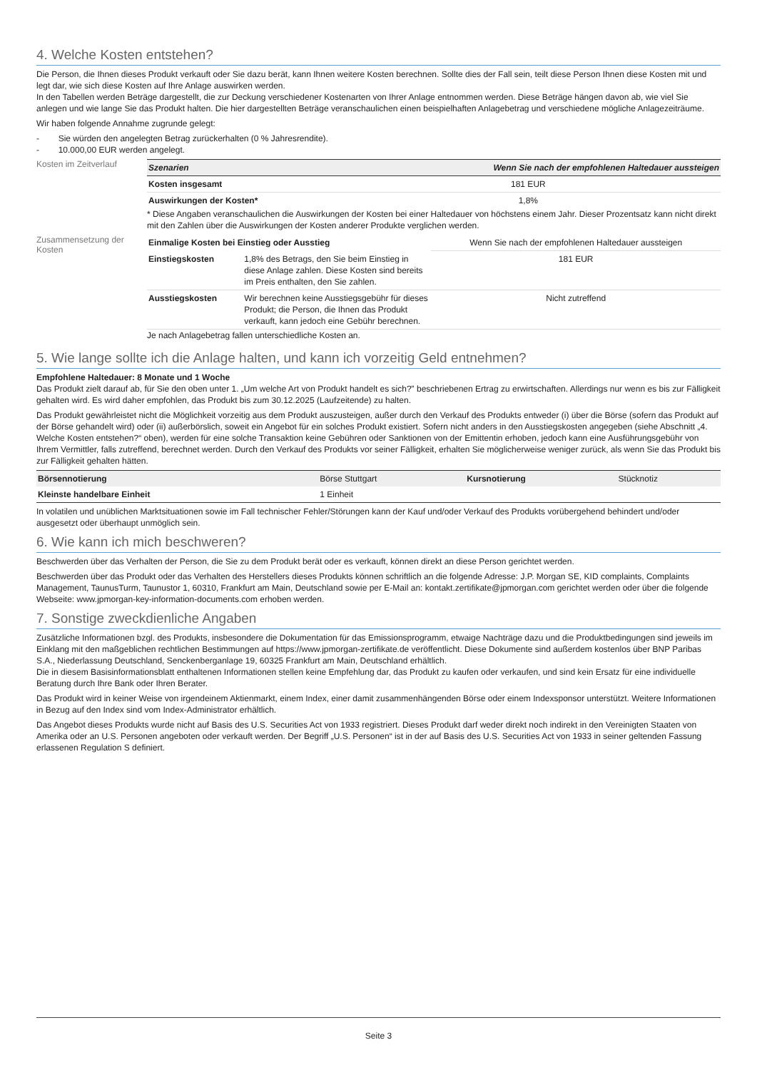4. Welche Kosten entstehen?
Die Person, die Ihnen dieses Produkt verkauft oder Sie dazu berät, kann Ihnen weitere Kosten berechnen. Sollte dies der Fall sein, teilt diese Person Ihnen diese Kosten mit und legt dar, wie sich diese Kosten auf Ihre Anlage auswirken werden.
In den Tabellen werden Beträge dargestellt, die zur Deckung verschiedener Kostenarten von Ihrer Anlage entnommen werden. Diese Beträge hängen davon ab, wie viel Sie anlegen und wie lange Sie das Produkt halten. Die hier dargestellten Beträge veranschaulichen einen beispielhaften Anlagebetrag und verschiedene mögliche Anlagezeiträume.
Wir haben folgende Annahme zugrunde gelegt:
- Sie würden den angelegten Betrag zurückerhalten (0 % Jahresrendite).
- 10.000,00 EUR werden angelegt.
Kosten im Zeitverlauf
| Szenarien | Wenn Sie nach der empfohlenen Haltedauer aussteigen |
| --- | --- |
| Kosten insgesamt | 181 EUR |
| Auswirkungen der Kosten* | 1,8% |
* Diese Angaben veranschaulichen die Auswirkungen der Kosten bei einer Haltedauer von höchstens einem Jahr. Dieser Prozentsatz kann nicht direkt mit den Zahlen über die Auswirkungen der Kosten anderer Produkte verglichen werden.
Zusammensetzung der Kosten
| Einmalige Kosten bei Einstieg oder Ausstieg | | Wenn Sie nach der empfohlenen Haltedauer aussteigen |
| Einstiegskosten | 1,8% des Betrags, den Sie beim Einstieg in diese Anlage zahlen. Diese Kosten sind bereits im Preis enthalten, den Sie zahlen. | 181 EUR |
| Ausstiegskosten | Wir berechnen keine Ausstiegsgebühr für dieses Produkt; die Person, die Ihnen das Produkt verkauft, kann jedoch eine Gebühr berechnen. | Nicht zutreffend |
Je nach Anlagebetrag fallen unterschiedliche Kosten an.
5. Wie lange sollte ich die Anlage halten, und kann ich vorzeitig Geld entnehmen?
Empfohlene Haltedauer: 8 Monate und 1 Woche
Das Produkt zielt darauf ab, für Sie den oben unter 1. „Um welche Art von Produkt handelt es sich?” beschriebenen Ertrag zu erwirtschaften. Allerdings nur wenn es bis zur Fälligkeit gehalten wird. Es wird daher empfohlen, das Produkt bis zum 30.12.2025 (Laufzeitende) zu halten.
Das Produkt gewährleistet nicht die Möglichkeit vorzeitig aus dem Produkt auszusteigen, außer durch den Verkauf des Produkts entweder (i) über die Börse (sofern das Produkt auf der Börse gehandelt wird) oder (ii) außerbörslich, soweit ein Angebot für ein solches Produkt existiert. Sofern nicht anders in den Ausstiegskosten angegeben (siehe Abschnitt „4. Welche Kosten entstehen?“ oben), werden für eine solche Transaktion keine Gebühren oder Sanktionen von der Emittentin erhoben, jedoch kann eine Ausführungsgebühr von Ihrem Vermittler, falls zutreffend, berechnet werden. Durch den Verkauf des Produkts vor seiner Fälligkeit, erhalten Sie möglicherweise weniger zurück, als wenn Sie das Produkt bis zur Fälligkeit gehalten hätten.
| Börsennotierung | Börse Stuttgart | Kursnotierung | Stücknotiz |
| Kleinste handelbare Einheit | 1 Einheit | | |
In volatilen und unüblichen Marktsituationen sowie im Fall technischer Fehler/Störungen kann der Kauf und/oder Verkauf des Produkts vorübergehend behindert und/oder ausgesetzt oder überhaupt unmöglich sein.
6. Wie kann ich mich beschweren?
Beschwerden über das Verhalten der Person, die Sie zu dem Produkt berät oder es verkauft, können direkt an diese Person gerichtet werden.
Beschwerden über das Produkt oder das Verhalten des Herstellers dieses Produkts können schriftlich an die folgende Adresse: J.P. Morgan SE, KID complaints, Complaints Management, TaunusTurm, Taunustor 1, 60310, Frankfurt am Main, Deutschland sowie per E-Mail an: kontakt.zertifikate@jpmorgan.com gerichtet werden oder über die folgende Webseite: www.jpmorgan-key-information-documents.com erhoben werden.
7. Sonstige zweckdienliche Angaben
Zusätzliche Informationen bzgl. des Produkts, insbesondere die Dokumentation für das Emissionsprogramm, etwaige Nachträge dazu und die Produktbedingungen sind jeweils im Einklang mit den maßgeblichen rechtlichen Bestimmungen auf https://www.jpmorgan-zertifikate.de veröffentlicht. Diese Dokumente sind außerdem kostenlos über BNP Paribas S.A., Niederlassung Deutschland, Senckenberganlage 19, 60325 Frankfurt am Main, Deutschland erhältlich.
Die in diesem Basisinformationsblatt enthaltenen Informationen stellen keine Empfehlung dar, das Produkt zu kaufen oder verkaufen, und sind kein Ersatz für eine individuelle Beratung durch Ihre Bank oder Ihren Berater.
Das Produkt wird in keiner Weise von irgendeinem Aktienmarkt, einem Index, einer damit zusammenhängenden Börse oder einem Indexsponsor unterstützt. Weitere Informationen in Bezug auf den Index sind vom Index-Administrator erhältlich.
Das Angebot dieses Produkts wurde nicht auf Basis des U.S. Securities Act von 1933 registriert. Dieses Produkt darf weder direkt noch indirekt in den Vereinigten Staaten von Amerika oder an U.S. Personen angeboten oder verkauft werden. Der Begriff „U.S. Personen“ ist in der auf Basis des U.S. Securities Act von 1933 in seiner geltenden Fassung erlassenen Regulation S definiert.
Seite 3